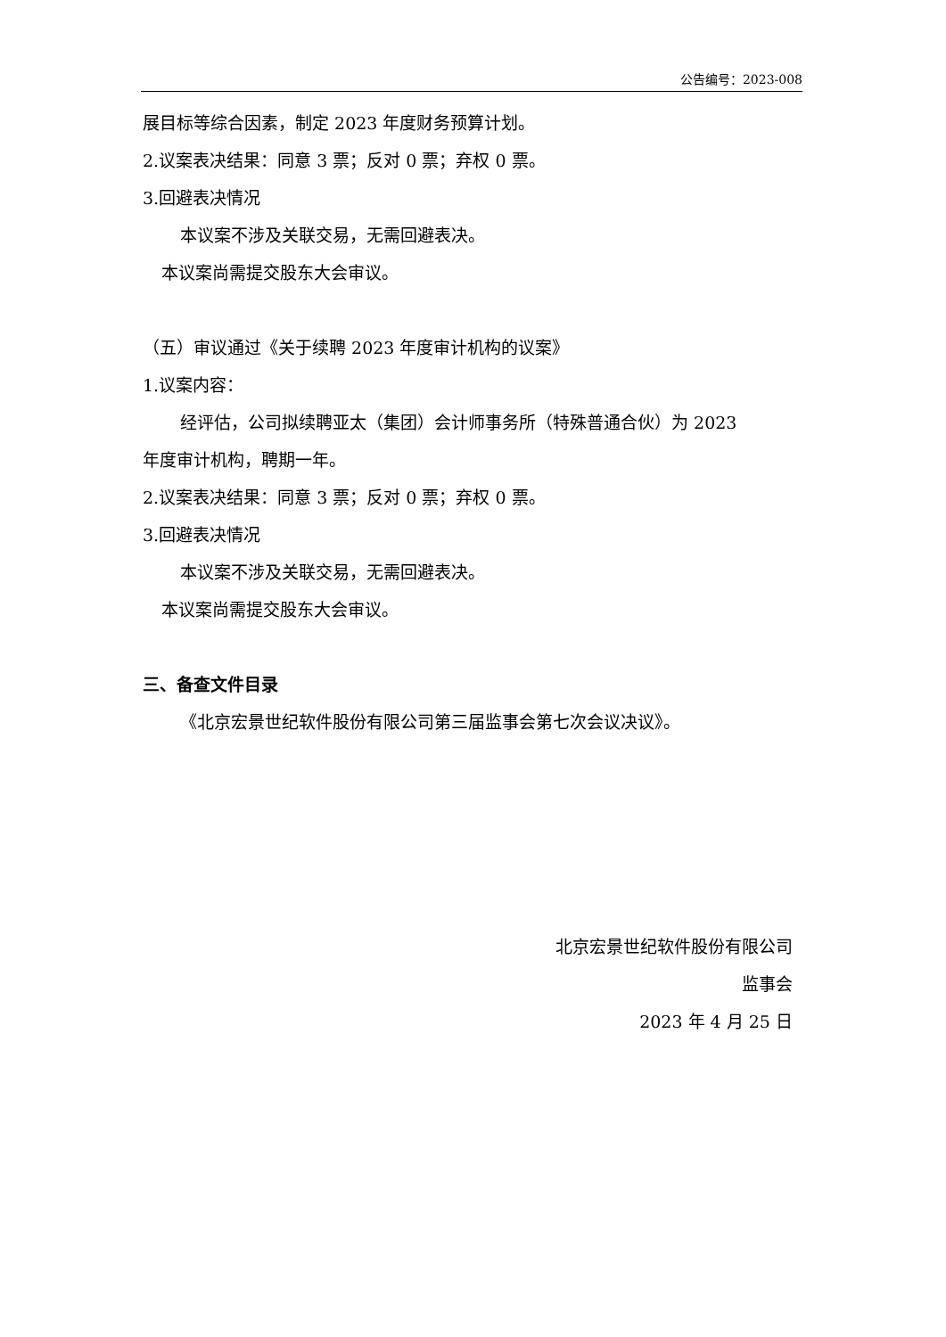公告编号：2023-008
展目标等综合因素，制定 2023 年度财务预算计划。
2.议案表决结果：同意 3 票；反对 0 票；弃权 0 票。
3.回避表决情况
本议案不涉及关联交易，无需回避表决。
本议案尚需提交股东大会审议。
（五）审议通过《关于续聘 2023 年度审计机构的议案》
1.议案内容：
经评估，公司拟续聘亚太（集团）会计师事务所（特殊普通合伙）为 2023
年度审计机构，聘期一年。
2.议案表决结果：同意 3 票；反对 0 票；弃权 0 票。
3.回避表决情况
本议案不涉及关联交易，无需回避表决。
本议案尚需提交股东大会审议。
三、备查文件目录
《北京宏景世纪软件股份有限公司第三届监事会第七次会议决议》。
北京宏景世纪软件股份有限公司
监事会
2023 年 4 月 25 日